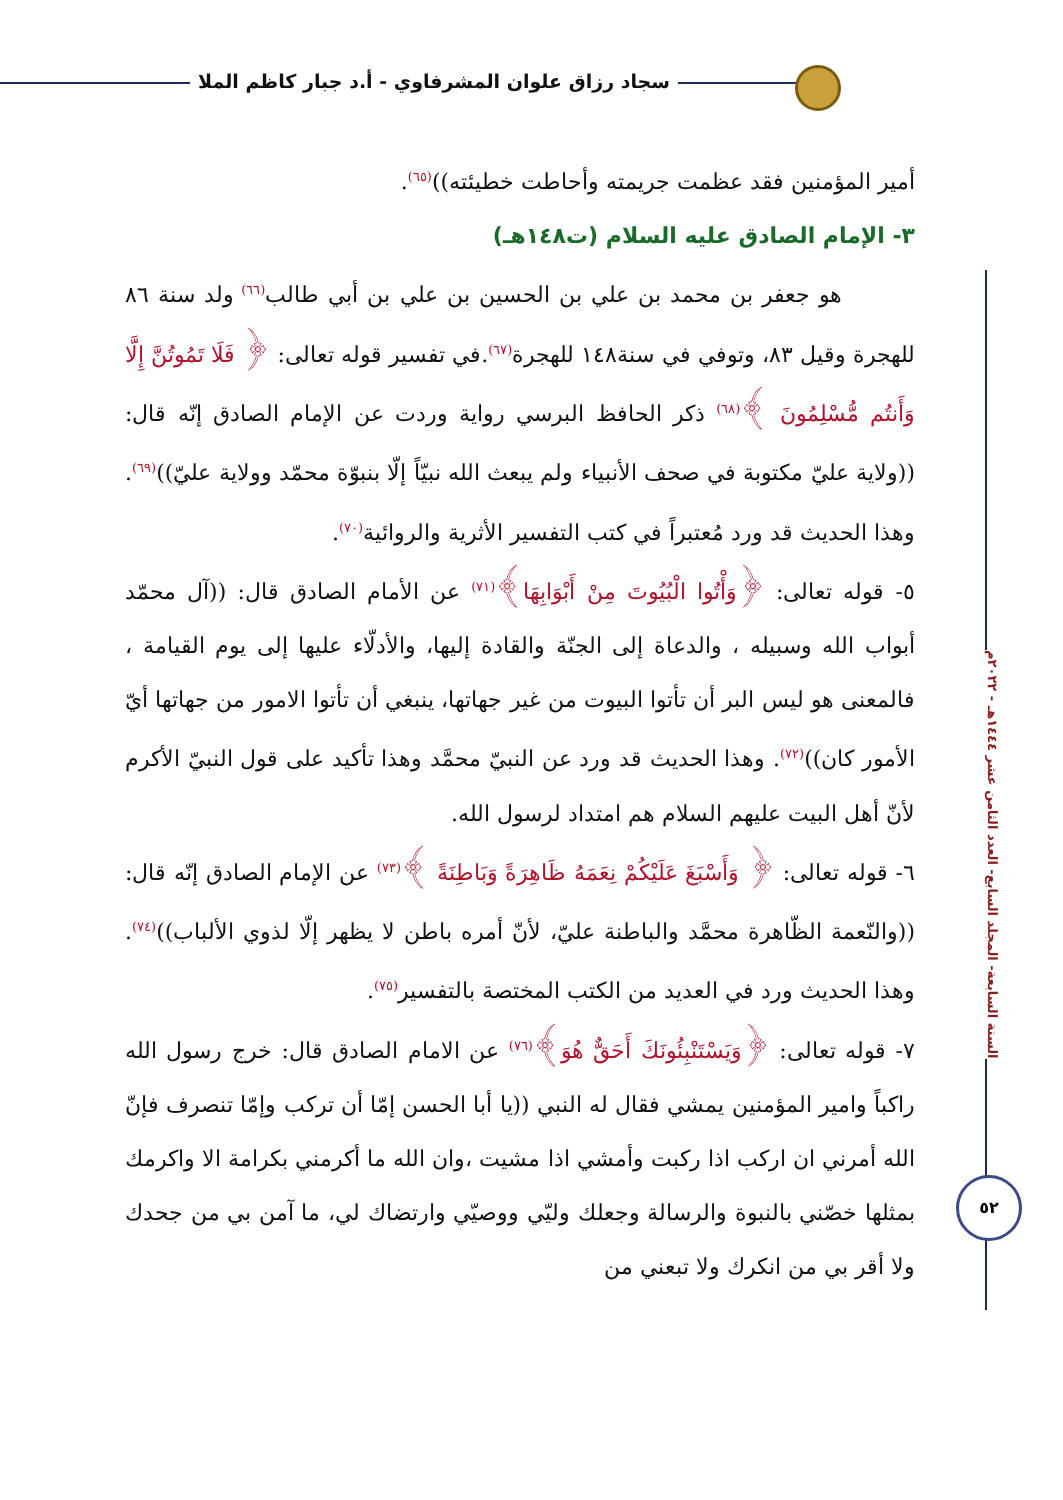سجاد رزاق علوان المشرفاوي - أ.د جبار كاظم الملا
السنة السابعة- المجلد السابع- العدد الثامن عشر ١٤٤٤هـ - ٢٠٢٢م
٥٢
أمير المؤمنين فقد عظمت جريمته وأحاطت خطيئته))<sup>(٦٥)</sup>.
٣- الإمام الصادق عليه السلام (ت١٤٨هـ)
هو جعفر بن محمد بن علي بن الحسين بن علي بن أبي طالب<sup>(٦٦)</sup> ولد سنة ٨٦ للهجرة وقيل ٨٣، وتوفي في سنة١٤٨ للهجرة<sup>(٦٧)</sup>.في تفسير قوله تعالى: ﴿ فَلَا تَمُوتُنَّ إِلَّا وَأَنتُم مُّسْلِمُونَ ﴾<sup>(٦٨)</sup> ذكر الحافظ البرسي رواية وردت عن الإمام الصادق إنّه قال: ((ولاية عليّ مكتوبة في صحف الأنبياء ولم يبعث الله نبيّاً إلّا بنبوّة محمّد وولاية عليّ))<sup>(٦٩)</sup>. وهذا الحديث قد ورد مُعتبراً في كتب التفسير الأثرية والروائية<sup>(٧٠)</sup>.
٥- قوله تعالى: ﴿وَأْتُوا الْبُيُوتَ مِنْ أَبْوَابِهَا﴾<sup>(٧١)</sup> عن الأمام الصادق قال: ((آل محمّد أبواب الله وسبيله ، والدعاة إلى الجنّة والقادة إليها، والأدلّاء عليها إلى يوم القيامة ، فالمعنى هو ليس البر أن تأتوا البيوت من غير جهاتها، ينبغي أن تأتوا الامور من جهاتها أيّ الأمور كان))<sup>(٧٢)</sup>. وهذا الحديث قد ورد عن النبيّ محمَّد وهذا تأكيد على قول النبيّ الأكرم لأنّ أهل البيت عليهم السلام هم امتداد لرسول الله.
٦- قوله تعالى: ﴿ وَأَسْبَغَ عَلَيْكُمْ نِعَمَهُ ظَاهِرَةً وَبَاطِنَةً ﴾<sup>(٧٣)</sup> عن الإمام الصادق إنّه قال:((والنّعمة الظّاهرة محمَّد والباطنة عليّ، لأنّ أمره باطن لا يظهر إلّا لذوي الألباب))<sup>(٧٤)</sup>. وهذا الحديث ورد في العديد من الكتب المختصة بالتفسير<sup>(٧٥)</sup>.
٧- قوله تعالى: ﴿وَيَسْتَنْبِئُونَكَ أَحَقٌّ هُوَ﴾<sup>(٧٦)</sup> عن الامام الصادق قال: خرج رسول الله راكباً وامير المؤمنين يمشي فقال له النبي ((يا أبا الحسن إمّا أن تركب وإمّا تنصرف فإنّ الله أمرني ان اركب اذا ركبت وأمشي اذا مشيت ،وان الله ما أكرمني بكرامة الا واكرمك بمثلها خصّني بالنبوة والرسالة وجعلك وليّي ووصيّي وارتضاك لي، ما آمن بي من جحدك ولا أقر بي من انكرك ولا تبعني من